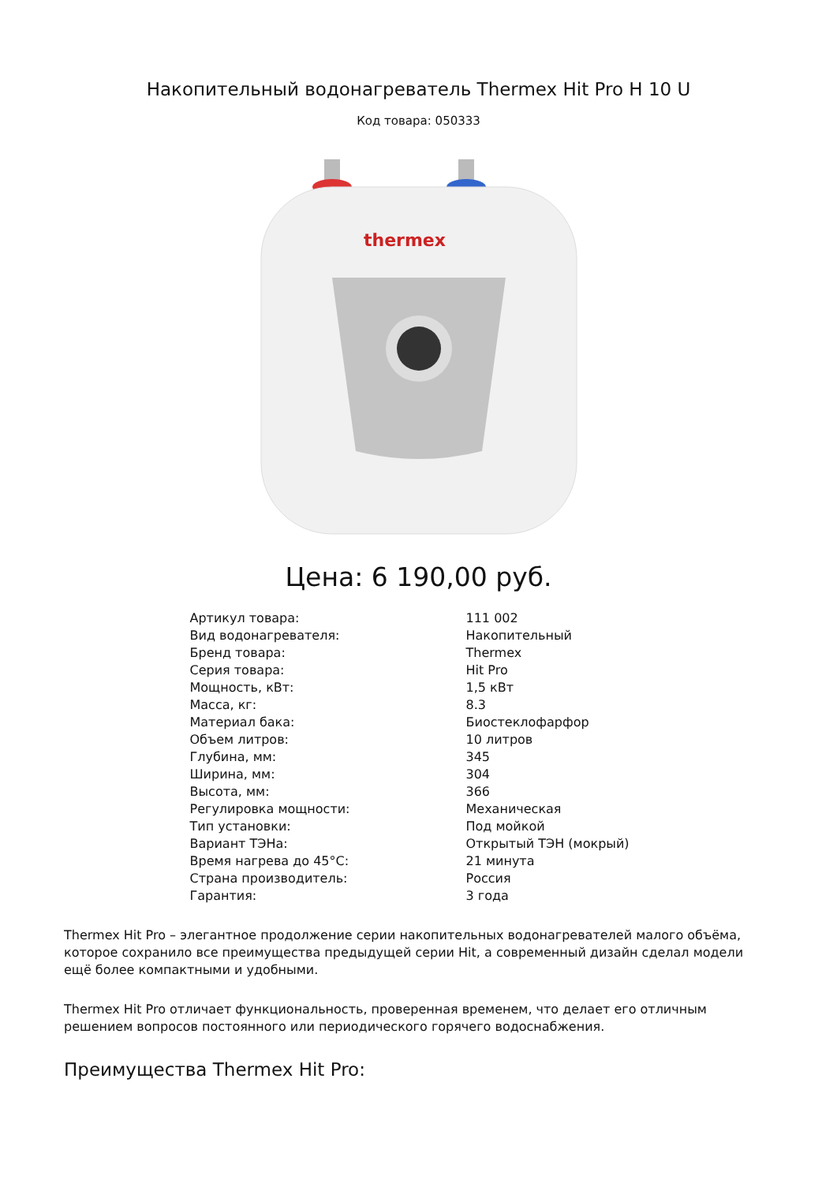Накопительный водонагреватель Thermex Hit Pro H 10 U
Код товара: 050333
thermex
Цена: 6 190,00 руб.
| Артикул товара: | 111 002 |
| Вид водонагревателя: | Накопительный |
| Бренд товара: | Thermex |
| Серия товара: | Hit Pro |
| Мощность, кВт: | 1,5 кВт |
| Масса, кг: | 8.3 |
| Материал бака: | Биостеклофарфор |
| Объем литров: | 10 литров |
| Глубина, мм: | 345 |
| Ширина, мм: | 304 |
| Высота, мм: | 366 |
| Регулировка мощности: | Механическая |
| Тип установки: | Под мойкой |
| Вариант ТЭНа: | Открытый ТЭН (мокрый) |
| Время нагрева до 45°C: | 21 минута |
| Страна производитель: | Россия |
| Гарантия: | 3 года |
Thermex Hit Pro – элегантное продолжение серии накопительных водонагревателей малого объёма, которое сохранило все преимущества предыдущей серии Hit, а современный дизайн сделал модели ещё более компактными и удобными.
Thermex Hit Pro отличает функциональность, проверенная временем, что делает его отличным решением вопросов постоянного или периодического горячего водоснабжения.
Преимущества Thermex Hit Pro: